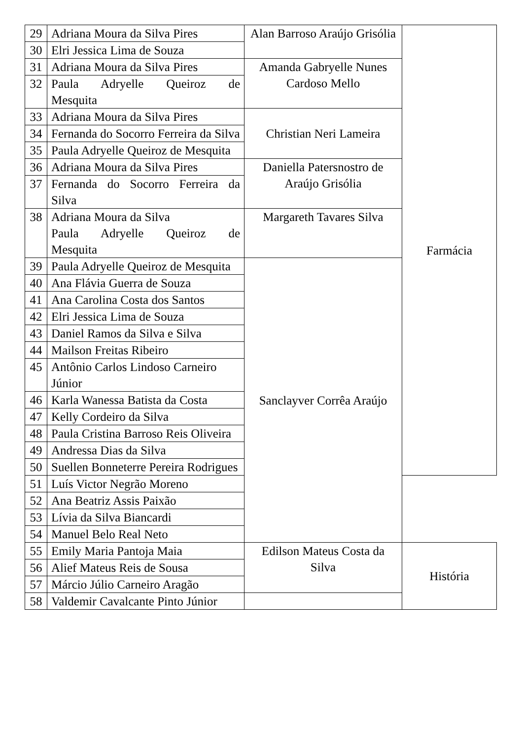| 29 | Adriana Moura da Silva Pires | Alan Barroso Araújo Grisólia | Farmácia |
| 30 | Elri Jessica Lima de Souza | | |
| 31 | Adriana Moura da Silva Pires | Amanda Gabryelle Nunes Cardoso Mello | |
| 32 | Paula Adryelle Queiroz de Mesquita | | |
| 33 | Adriana Moura da Silva Pires | Christian Neri Lameira | |
| 34 | Fernanda do Socorro Ferreira da Silva | | |
| 35 | Paula Adryelle Queiroz de Mesquita | | |
| 36 | Adriana Moura da Silva Pires | Daniella Patersnostro de Araújo Grisólia | |
| 37 | Fernanda do Socorro Ferreira da Silva | | |
| 38 | Adriana Moura da Silva Paula Adryelle Queiroz de Mesquita | Margareth Tavares Silva | |
| 39 | Paula Adryelle Queiroz de Mesquita | Sanclayver Corrêa Araújo | |
| 40 | Ana Flávia Guerra de Souza | | |
| 41 | Ana Carolina Costa dos Santos | | |
| 42 | Elri Jessica Lima de Souza | | |
| 43 | Daniel Ramos da Silva e Silva | | |
| 44 | Mailson Freitas Ribeiro | | |
| 45 | Antônio Carlos Lindoso Carneiro Júnior | | |
| 46 | Karla Wanessa Batista da Costa | | |
| 47 | Kelly Cordeiro da Silva | | |
| 48 | Paula Cristina Barroso Reis Oliveira | | |
| 49 | Andressa Dias da Silva | | |
| 50 | Suellen Bonneterre Pereira Rodrigues | | |
| 51 | Luís Victor Negrão Moreno | | |
| 52 | Ana Beatriz Assis Paixão | | |
| 53 | Lívia da Silva Biancardi | | |
| 54 | Manuel Belo Real Neto | | |
| 55 | Emily Maria Pantoja Maia | Edilson Mateus Costa da Silva | História |
| 56 | Alief Mateus Reis de Sousa | | |
| 57 | Márcio Júlio Carneiro Aragão | | |
| 58 | Valdemir Cavalcante Pinto Júnior | | |